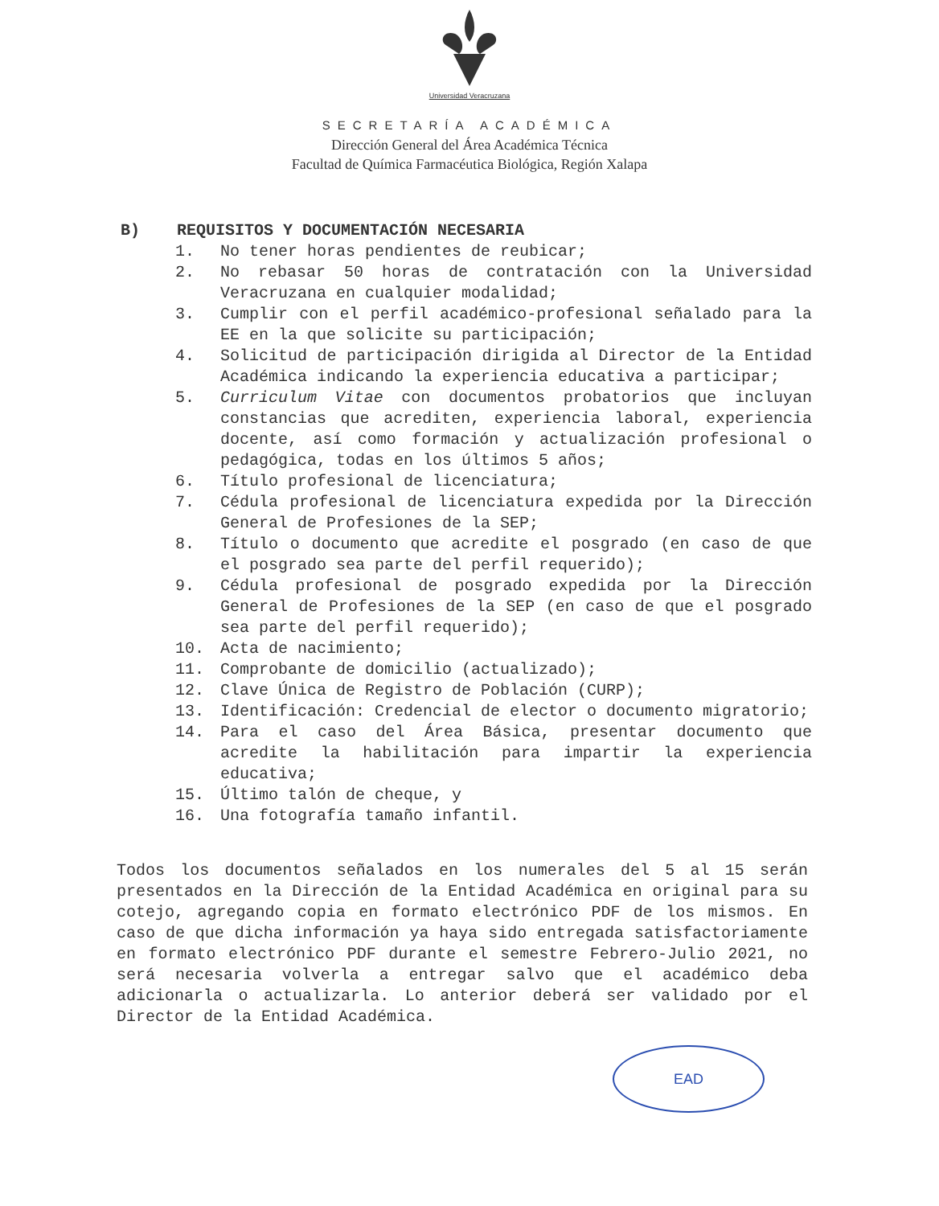Universidad Veracruzana
SECRETARÍA ACADÉMICA
Dirección General del Área Académica Técnica
Facultad de Química Farmacéutica Biológica, Región Xalapa
B) REQUISITOS Y DOCUMENTACIÓN NECESARIA
1. No tener horas pendientes de reubicar;
2. No rebasar 50 horas de contratación con la Universidad Veracruzana en cualquier modalidad;
3. Cumplir con el perfil académico-profesional señalado para la EE en la que solicite su participación;
4. Solicitud de participación dirigida al Director de la Entidad Académica indicando la experiencia educativa a participar;
5. Curriculum Vitae con documentos probatorios que incluyan constancias que acrediten, experiencia laboral, experiencia docente, así como formación y actualización profesional o pedagógica, todas en los últimos 5 años;
6. Título profesional de licenciatura;
7. Cédula profesional de licenciatura expedida por la Dirección General de Profesiones de la SEP;
8. Título o documento que acredite el posgrado (en caso de que el posgrado sea parte del perfil requerido);
9. Cédula profesional de posgrado expedida por la Dirección General de Profesiones de la SEP (en caso de que el posgrado sea parte del perfil requerido);
10. Acta de nacimiento;
11. Comprobante de domicilio (actualizado);
12. Clave Única de Registro de Población (CURP);
13. Identificación: Credencial de elector o documento migratorio;
14. Para el caso del Área Básica, presentar documento que acredite la habilitación para impartir la experiencia educativa;
15. Último talón de cheque, y
16. Una fotografía tamaño infantil.
Todos los documentos señalados en los numerales del 5 al 15 serán presentados en la Dirección de la Entidad Académica en original para su cotejo, agregando copia en formato electrónico PDF de los mismos. En caso de que dicha información ya haya sido entregada satisfactoriamente en formato electrónico PDF durante el semestre Febrero-Julio 2021, no será necesaria volverla a entregar salvo que el académico deba adicionarla o actualizarla. Lo anterior deberá ser validado por el Director de la Entidad Académica.
EAD